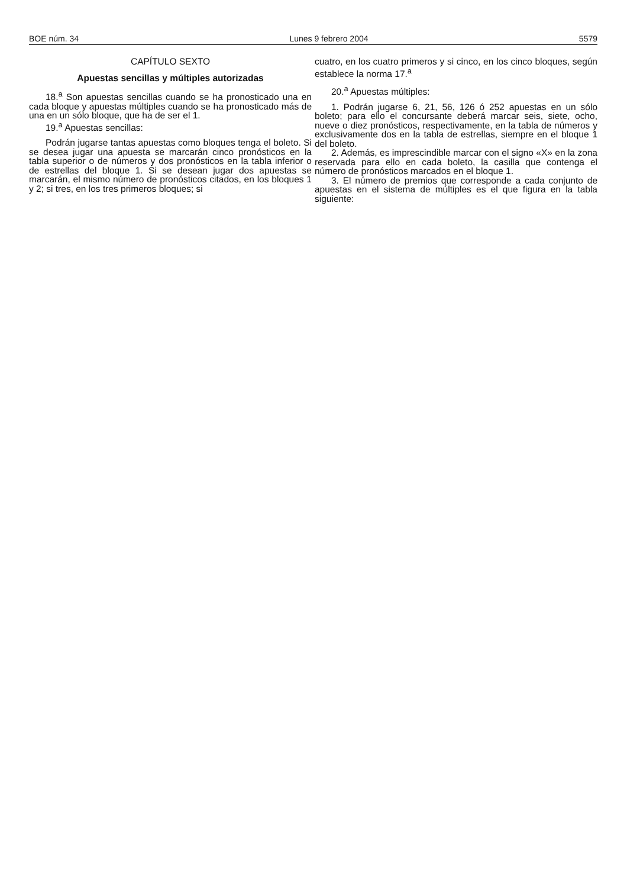BOE núm. 34 Lunes 9 febrero 2004 5579
CAPÍTULO SEXTO
Apuestas sencillas y múltiples autorizadas
18.<sup>a</sup> Son apuestas sencillas cuando se ha pronosticado una en cada bloque y apuestas múltiples cuando se ha pronosticado más de una en un sólo bloque, que ha de ser el 1.
19.<sup>a</sup> Apuestas sencillas:
Podrán jugarse tantas apuestas como bloques tenga el boleto. Si se desea jugar una apuesta se marcarán cinco pronósticos en la tabla superior o de números y dos pronósticos en la tabla inferior o de estrellas del bloque 1. Si se desean jugar dos apuestas se marcarán, el mismo número de pronósticos citados, en los bloques 1 y 2; si tres, en los tres primeros bloques; si
cuatro, en los cuatro primeros y si cinco, en los cinco bloques, según establece la norma 17.<sup>a</sup>
20.<sup>a</sup> Apuestas múltiples:
1. Podrán jugarse 6, 21, 56, 126 ó 252 apuestas en un sólo boleto; para ello el concursante deberá marcar seis, siete, ocho, nueve o diez pronósticos, respectivamente, en la tabla de números y exclusivamente dos en la tabla de estrellas, siempre en el bloque 1 del boleto.
2. Además, es imprescindible marcar con el signo «X» en la zona reservada para ello en cada boleto, la casilla que contenga el número de pronósticos marcados en el bloque 1.
3. El número de premios que corresponde a cada conjunto de apuestas en el sistema de múltiples es el que figura en la tabla siguiente: